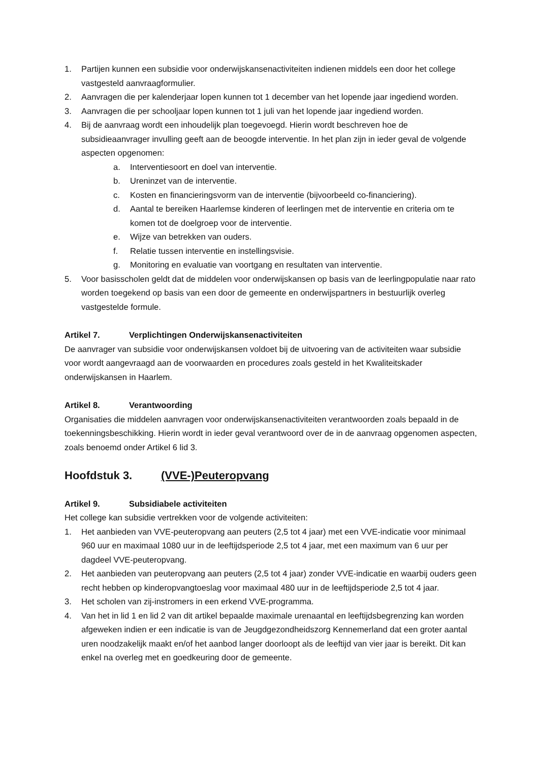1. Partijen kunnen een subsidie voor onderwijskansenactiviteiten indienen middels een door het college vastgesteld aanvraagformulier.
2. Aanvragen die per kalenderjaar lopen kunnen tot 1 december van het lopende jaar ingediend worden.
3. Aanvragen die per schooljaar lopen kunnen tot 1 juli van het lopende jaar ingediend worden.
4. Bij de aanvraag wordt een inhoudelijk plan toegevoegd. Hierin wordt beschreven hoe de subsidieaanvrager invulling geeft aan de beoogde interventie. In het plan zijn in ieder geval de volgende aspecten opgenomen:
a. Interventiesoort en doel van interventie.
b. Ureninzet van de interventie.
c. Kosten en financieringsvorm van de interventie (bijvoorbeeld co-financiering).
d. Aantal te bereiken Haarlemse kinderen of leerlingen met de interventie en criteria om te komen tot de doelgroep voor de interventie.
e. Wijze van betrekken van ouders.
f. Relatie tussen interventie en instellingsvisie.
g. Monitoring en evaluatie van voortgang en resultaten van interventie.
5. Voor basisscholen geldt dat de middelen voor onderwijskansen op basis van de leerlingpopulatie naar rato worden toegekend op basis van een door de gemeente en onderwijspartners in bestuurlijk overleg vastgestelde formule.
Artikel 7. Verplichtingen Onderwijskansenactiviteiten
De aanvrager van subsidie voor onderwijskansen voldoet bij de uitvoering van de activiteiten waar subsidie voor wordt aangevraagd aan de voorwaarden en procedures zoals gesteld in het Kwaliteitskader onderwijskansen in Haarlem.
Artikel 8. Verantwoording
Organisaties die middelen aanvragen voor onderwijskansenactiviteiten verantwoorden zoals bepaald in de toekenningsbeschikking. Hierin wordt in ieder geval verantwoord over de in de aanvraag opgenomen aspecten, zoals benoemd onder Artikel 6 lid 3.
Hoofdstuk 3. (VVE-)Peuteropvang
Artikel 9. Subsidiabele activiteiten
Het college kan subsidie vertrekken voor de volgende activiteiten:
1. Het aanbieden van VVE-peuteropvang aan peuters (2,5 tot 4 jaar) met een VVE-indicatie voor minimaal 960 uur en maximaal 1080 uur in de leeftijdsperiode 2,5 tot 4 jaar, met een maximum van 6 uur per dagdeel VVE-peuteropvang.
2. Het aanbieden van peuteropvang aan peuters (2,5 tot 4 jaar) zonder VVE-indicatie en waarbij ouders geen recht hebben op kinderopvangtoeslag voor maximaal 480 uur in de leeftijdsperiode 2,5 tot 4 jaar.
3. Het scholen van zij-instromers in een erkend VVE-programma.
4. Van het in lid 1 en lid 2 van dit artikel bepaalde maximale urenaantal en leeftijdsbegrenzing kan worden afgeweken indien er een indicatie is van de Jeugdgezondheidszorg Kennemerland dat een groter aantal uren noodzakelijk maakt en/of het aanbod langer doorloopt als de leeftijd van vier jaar is bereikt. Dit kan enkel na overleg met en goedkeuring door de gemeente.